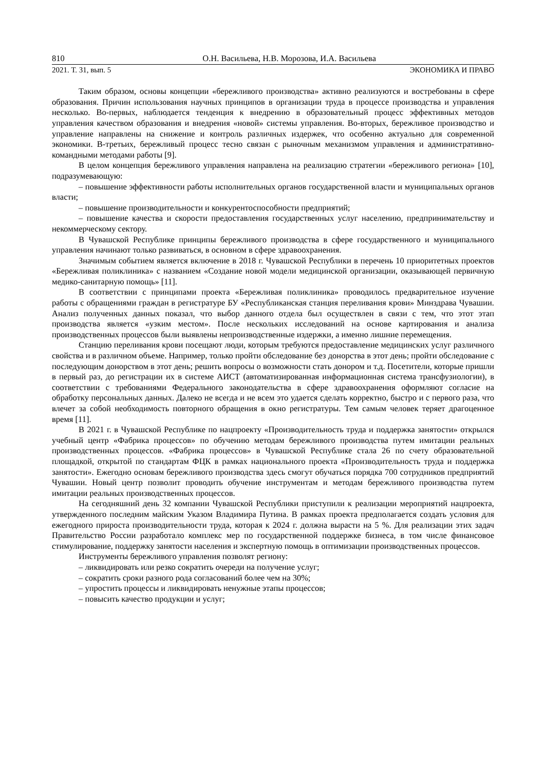810 О.Н. Васильева, Н.В. Морозова, И.А. Васильева
2021. Т. 31, вып. 5 ЭКОНОМИКА И ПРАВО
Таким образом, основы концепции «бережливого производства» активно реализуются и востребованы в сфере образования. Причин использования научных принципов в организации труда в процессе производства и управления несколько. Во-первых, наблюдается тенденция к внедрению в образовательный процесс эффективных методов управления качеством образования и внедрения «новой» системы управления. Во-вторых, бережливое производство и управление направлены на снижение и контроль различных издержек, что особенно актуально для современной экономики. В-третьих, бережливый процесс тесно связан с рыночным механизмом управления и административно-командными методами работы [9].
В целом концепция бережливого управления направлена на реализацию стратегии «бережливого региона» [10], подразумевающую:
– повышение эффективности работы исполнительных органов государственной власти и муниципальных органов власти;
– повышение производительности и конкурентоспособности предприятий;
– повышение качества и скорости предоставления государственных услуг населению, предпринимательству и некоммерческому сектору.
В Чувашской Республике принципы бережливого производства в сфере государственного и муниципального управления начинают только развиваться, в основном в сфере здравоохранения.
Значимым событием является включение в 2018 г. Чувашской Республики в перечень 10 приоритетных проектов «Бережливая поликлиника» с названием «Создание новой модели медицинской организации, оказывающей первичную медико-санитарную помощь» [11].
В соответствии с принципами проекта «Бережливая поликлиника» проводилось предварительное изучение работы с обращениями граждан в регистратуре БУ «Республиканская станция переливания крови» Минздрава Чувашии. Анализ полученных данных показал, что выбор данного отдела был осуществлен в связи с тем, что этот этап производства является «узким местом». После нескольких исследований на основе картирования и анализа производственных процессов были выявлены непроизводственные издержки, а именно лишние перемещения.
Станцию переливания крови посещают люди, которым требуются предоставление медицинских услуг различного свойства и в различном объеме. Например, только пройти обследование без донорства в этот день; пройти обследование с последующим донорством в этот день; решить вопросы о возможности стать донором и т.д. Посетители, которые пришли в первый раз, до регистрации их в системе АИСТ (автоматизированная информационная система трансфузиологии), в соответствии с требованиями Федерального законодательства в сфере здравоохранения оформляют согласие на обработку персональных данных. Далеко не всегда и не всем это удается сделать корректно, быстро и с первого раза, что влечет за собой необходимость повторного обращения в окно регистратуры. Тем самым человек теряет драгоценное время [11].
В 2021 г. в Чувашской Республике по нацпроекту «Производительность труда и поддержка занятости» открылся учебный центр «Фабрика процессов» по обучению методам бережливого производства путем имитации реальных производственных процессов. «Фабрика процессов» в Чувашской Республике стала 26 по счету образовательной площадкой, открытой по стандартам ФЦК в рамках национального проекта «Производительность труда и поддержка занятости». Ежегодно основам бережливого производства здесь смогут обучаться порядка 700 сотрудников предприятий Чувашии. Новый центр позволит проводить обучение инструментам и методам бережливого производства путем имитации реальных производственных процессов.
На сегодняшний день 32 компании Чувашской Республики приступили к реализации мероприятий нацпроекта, утвержденного последним майским Указом Владимира Путина. В рамках проекта предполагается создать условия для ежегодного прироста производительности труда, которая к 2024 г. должна вырасти на 5 %. Для реализации этих задач Правительство России разработало комплекс мер по государственной поддержке бизнеса, в том числе финансовое стимулирование, поддержку занятости населения и экспертную помощь в оптимизации производственных процессов.
Инструменты бережливого управления позволят региону:
– ликвидировать или резко сократить очереди на получение услуг;
– сократить сроки разного рода согласований более чем на 30%;
– упростить процессы и ликвидировать ненужные этапы процессов;
– повысить качество продукции и услуг;